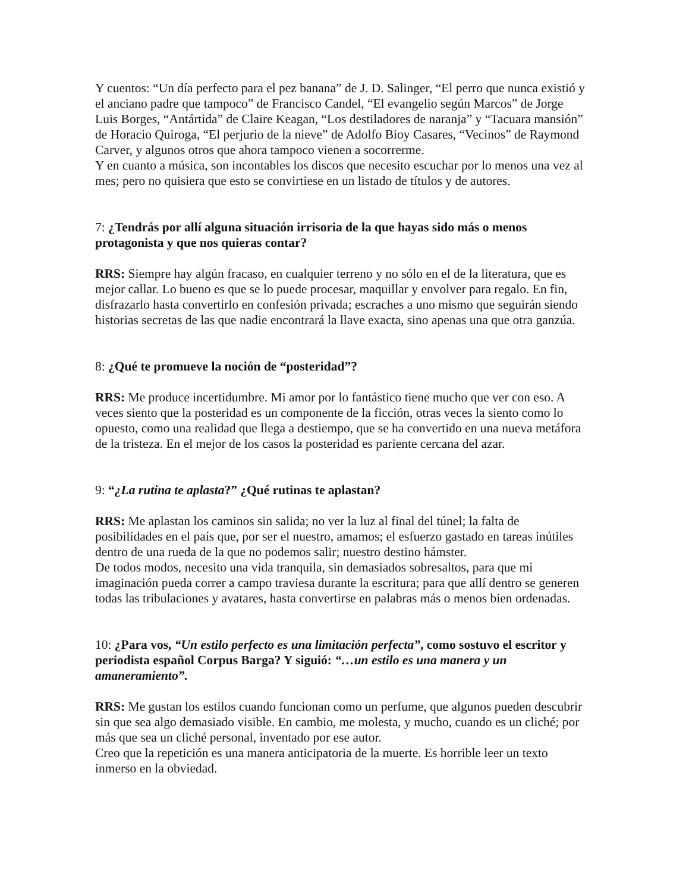Y cuentos: “Un día perfecto para el pez banana” de J. D. Salinger, “El perro que nunca existió y el anciano padre que tampoco” de Francisco Candel, “El evangelio según Marcos” de Jorge Luis Borges, “Antártida” de Claire Keagan, “Los destiladores de naranja” y “Tacuara mansión” de Horacio Quiroga, “El perjurio de la nieve” de Adolfo Bioy Casares, “Vecinos” de Raymond Carver, y algunos otros que ahora tampoco vienen a socorrerme.
Y en cuanto a música, son incontables los discos que necesito escuchar por lo menos una vez al mes; pero no quisiera que esto se convirtiese en un listado de títulos y de autores.
7: ¿Tendrás por allí alguna situación irrisoria de la que hayas sido más o menos protagonista y que nos quieras contar?
RRS: Siempre hay algún fracaso, en cualquier terreno y no sólo en el de la literatura, que es mejor callar. Lo bueno es que se lo puede procesar, maquillar y envolver para regalo. En fin, disfrazarlo hasta convertirlo en confesión privada; escraches a uno mismo que seguirán siendo historias secretas de las que nadie encontrará la llave exacta, sino apenas una que otra ganzúa.
8: ¿Qué te promueve la noción de “posteridad”?
RRS: Me produce incertidumbre. Mi amor por lo fantástico tiene mucho que ver con eso. A veces siento que la posteridad es un componente de la ficción, otras veces la siento como lo opuesto, como una realidad que llega a destiempo, que se ha convertido en una nueva metáfora de la tristeza. En el mejor de los casos la posteridad es pariente cercana del azar.
9: “¿La rutina te aplasta?” ¿Qué rutinas te aplastan?
RRS: Me aplastan los caminos sin salida; no ver la luz al final del túnel; la falta de posibilidades en el país que, por ser el nuestro, amamos; el esfuerzo gastado en tareas inútiles dentro de una rueda de la que no podemos salir; nuestro destino hámster.
De todos modos, necesito una vida tranquila, sin demasiados sobresaltos, para que mi imaginación pueda correr a campo traviesa durante la escritura; para que allí dentro se generen todas las tribulaciones y avatares, hasta convertirse en palabras más o menos bien ordenadas.
10: ¿Para vos, “Un estilo perfecto es una limitación perfecta”, como sostuvo el escritor y periodista español Corpus Barga? Y siguió: “…un estilo es una manera y un amaneramiento”.
RRS: Me gustan los estilos cuando funcionan como un perfume, que algunos pueden descubrir sin que sea algo demasiado visible. En cambio, me molesta, y mucho, cuando es un cliché; por más que sea un cliché personal, inventado por ese autor.
Creo que la repetición es una manera anticipatoria de la muerte. Es horrible leer un texto inmerso en la obviedad.